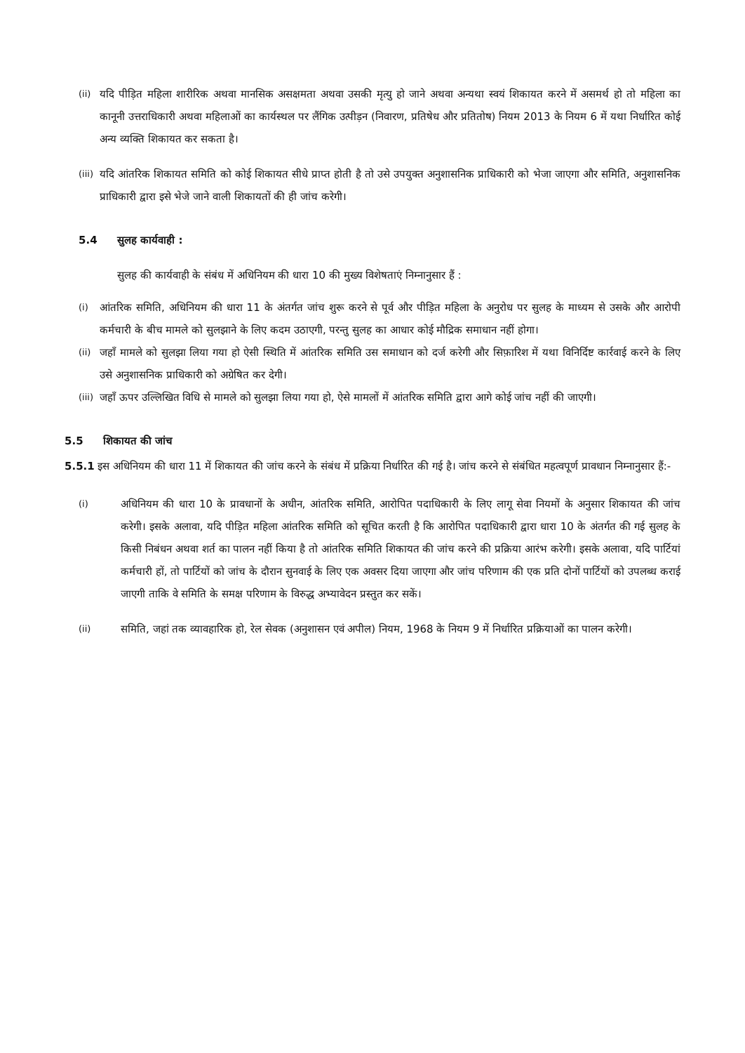(ii) यदि पीड़ित महिला शारीरिक अथवा मानसिक असक्षमता अथवा उसकी मृत्यु हो जाने अथवा अन्यथा स्वयं शिकायत करने में असमर्थ हो तो महिला का कानूनी उत्तराधिकारी अथवा महिलाओं का कार्यस्थल पर लैंगिक उत्पीड़न (निवारण, प्रतिषेध और प्रतितोष) नियम 2013 के नियम 6 में यथा निर्धारित कोई अन्य व्यक्ति शिकायत कर सकता है।
(iii) यदि आंतरिक शिकायत समिति को कोई शिकायत सीधे प्राप्त होती है तो उसे उपयुक्त अनुशासनिक प्राधिकारी को भेजा जाएगा और समिति, अनुशासनिक प्राधिकारी द्वारा इसे भेजे जाने वाली शिकायतों की ही जांच करेगी।
5.4 सुलह कार्यवाही :
सुलह की कार्यवाही के संबंध में अधिनियम की धारा 10 की मुख्य विशेषताएं निम्नानुसार हैं :
(i) आंतरिक समिति, अधिनियम की धारा 11 के अंतर्गत जांच शुरू करने से पूर्व और पीड़ित महिला के अनुरोध पर सुलह के माध्यम से उसके और आरोपी कर्मचारी के बीच मामले को सुलझाने के लिए कदम उठाएगी, परन्तु सुलह का आधार कोई मौद्रिक समाधान नहीं होगा।
(ii) जहाँ मामले को सुलझा लिया गया हो ऐसी स्थिति में आंतरिक समिति उस समाधान को दर्ज करेगी और सिफ़ारिश में यथा विनिर्दिष्ट कार्रवाई करने के लिए उसे अनुशासनिक प्राधिकारी को अग्रेषित कर देगी।
(iii) जहाँ ऊपर उल्लिखित विधि से मामले को सुलझा लिया गया हो, ऐसे मामलों में आंतरिक समिति द्वारा आगे कोई जांच नहीं की जाएगी।
5.5 शिकायत की जांच
5.5.1 इस अधिनियम की धारा 11 में शिकायत की जांच करने के संबंध में प्रक्रिया निर्धारित की गई है। जांच करने से संबंधित महत्वपूर्ण प्रावधान निम्नानुसार हैं:-
(i) अधिनियम की धारा 10 के प्रावधानों के अधीन, आंतरिक समिति, आरोपित पदाधिकारी के लिए लागू सेवा नियमों के अनुसार शिकायत की जांच करेगी। इसके अलावा, यदि पीड़ित महिला आंतरिक समिति को सूचित करती है कि आरोपित पदाधिकारी द्वारा धारा 10 के अंतर्गत की गई सुलह के किसी निबंधन अथवा शर्त का पालन नहीं किया है तो आंतरिक समिति शिकायत की जांच करने की प्रक्रिया आरंभ करेगी। इसके अलावा, यदि पार्टियां कर्मचारी हों, तो पार्टियों को जांच के दौरान सुनवाई के लिए एक अवसर दिया जाएगा और जांच परिणाम की एक प्रति दोनों पार्टियों को उपलब्ध कराई जाएगी ताकि वे समिति के समक्ष परिणाम के विरुद्ध अभ्यावेदन प्रस्तुत कर सकें।
(ii) समिति, जहां तक व्यावहारिक हो, रेल सेवक (अनुशासन एवं अपील) नियम, 1968 के नियम 9 में निर्धारित प्रक्रियाओं का पालन करेगी।